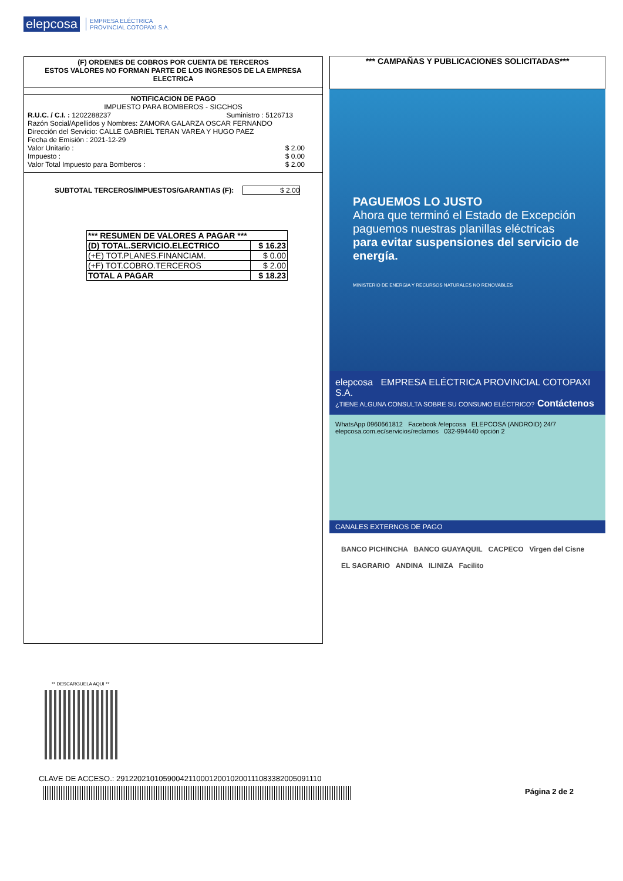elepcosa EMPRESA ELÉCTRICA
PROVINCIAL COTOPAXI S.A.
(F) ORDENES DE COBROS POR CUENTA DE TERCEROS
ESTOS VALORES NO FORMAN PARTE DE LOS INGRESOS DE LA EMPRESA ELECTRICA
NOTIFICACION DE PAGO
IMPUESTO PARA BOMBEROS - SIGCHOS
R.U.C. / C.I. : 1202288237 Suministro : 5126713
Razón Social/Apellidos y Nombres: ZAMORA GALARZA OSCAR FERNANDO
Dirección del Servicio: CALLE GABRIEL TERAN VAREA Y HUGO PAEZ
Fecha de Emisión : 2021-12-29
Valor Unitario : $ 2.00
Impuesto : $ 0.00
Valor Total Impuesto para Bomberos : $ 2.00
SUBTOTAL TERCEROS/IMPUESTOS/GARANTIAS (F): $ 2.00
| *** RESUMEN DE VALORES A PAGAR *** | |
| --- | --- |
| (D) TOTAL.SERVICIO.ELECTRICO | $ 16.23 |
| (+E) TOT.PLANES.FINANCIAM. | $ 0.00 |
| (+F) TOT.COBRO.TERCEROS | $ 2.00 |
| TOTAL A PAGAR | $ 18.23 |
*** CAMPAÑAS Y PUBLICACIONES SOLICITADAS***
PAGUEMOS LO JUSTO
Ahora que terminó el Estado de Excepción paguemos nuestras planillas eléctricas para evitar suspensiones del servicio de energía.
MINISTERIO DE ENERGIA Y RECURSOS NATURALES NO RENOVABLES
elepcosa EMPRESA ELÉCTRICA PROVINCIAL COTOPAXI S.A.
¿TIENE ALGUNA CONSULTA SOBRE SU CONSUMO ELÉCTRICO? Contáctenos
WhatsApp 0960661812 Facebook /elepcosa ELEPCOSA (ANDROID) 24/7 elepcosa.com.ec/servicios/reclamos 032-994440 opción 2
CANALES EXTERNOS DE PAGO
BANCO PICHINCHA BANCO GUAYAQUIL CACPECO Virgen del Cisne
EL SAGRARIO ANDINA ILINIZA Facilito
** DESCARGUELA AQUI **
CLAVE DE ACCESO.: 2912202101059004211000120010200111083382005091110
Página 2 de 2